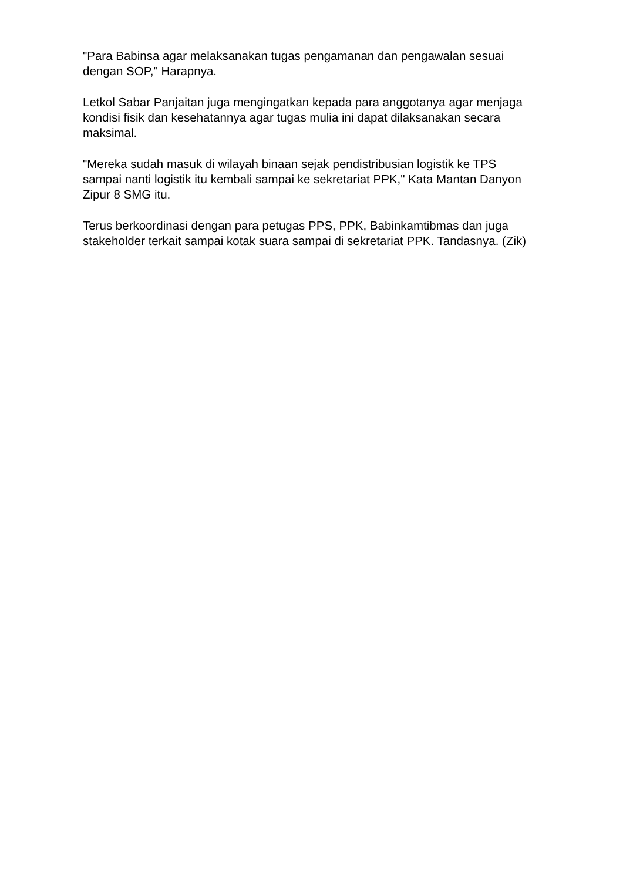"Para Babinsa agar melaksanakan tugas pengamanan dan pengawalan sesuai dengan SOP," Harapnya.
Letkol Sabar Panjaitan juga mengingatkan kepada para anggotanya agar menjaga kondisi fisik dan kesehatannya agar tugas mulia ini dapat dilaksanakan secara maksimal.
"Mereka sudah masuk di wilayah binaan sejak pendistribusian logistik ke TPS sampai nanti logistik itu kembali sampai ke sekretariat PPK," Kata Mantan Danyon Zipur 8 SMG itu.
Terus berkoordinasi dengan para petugas PPS, PPK, Babinkamtibmas dan juga stakeholder terkait sampai kotak suara sampai di sekretariat PPK. Tandasnya. (Zik)